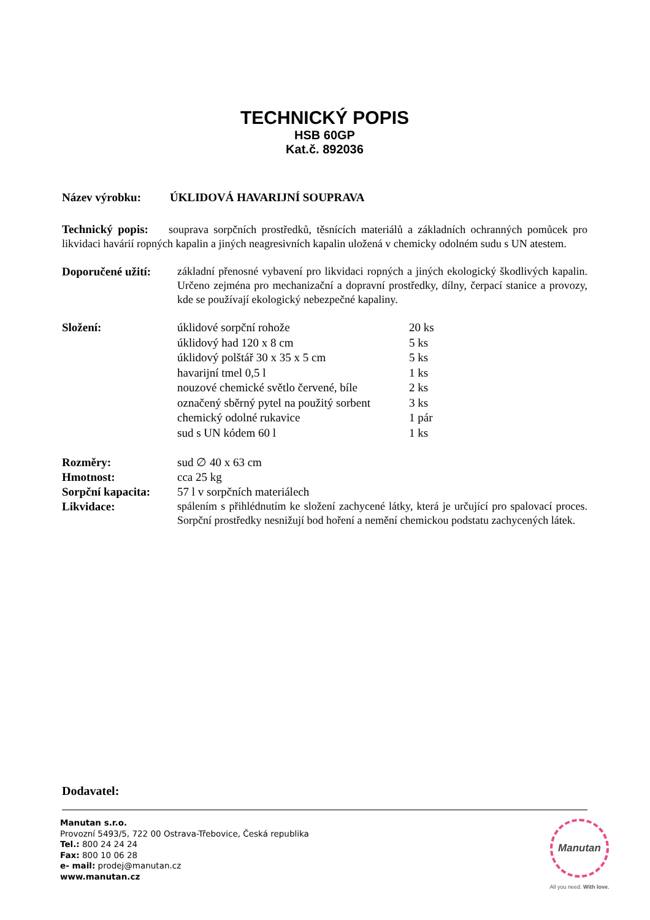TECHNICKÝ POPIS
HSB 60GP
Kat.č. 892036
Název výrobku: ÚKLIDOVÁ HAVARIJNÍ SOUPRAVA
Technický popis: souprava sorpčních prostředků, těsnících materiálů a základních ochranných pomůcek pro likvidaci havárií ropných kapalin a jiných neagresivních kapalin uložená v chemicky odolném sudu s UN atestem.
Doporučené užití:
základní přenosné vybavení pro likvidaci ropných a jiných ekologický škodlivých kapalin. Určeno zejména pro mechanizační a dopravní prostředky, dílny, čerpací stanice a provozy, kde se používají ekologický nebezpečné kapaliny.
Složení:
| úklidové sorpční rohože | 20 ks |
| úklidový had 120 x 8 cm | 5 ks |
| úklidový polštář 30 x 35 x 5 cm | 5 ks |
| havarijní tmel 0,5 l | 1 ks |
| nouzové chemické světlo červené, bíle | 2 ks |
| označený sběrný pytel na použitý sorbent | 3 ks |
| chemický odolné rukavice | 1 pár |
| sud s UN kódem 60 l | 1 ks |
Rozměry: sud ∅ 40 x 63 cm
Hmotnost: cca 25 kg
Sorpční kapacita: 57 l v sorpčních materiálech
Likvidace:
spálením s přihlédnutím ke složení zachycené látky, která je určující pro spalovací proces. Sorpční prostředky nesnižují bod hoření a nemění chemickou podstatu zachycených látek.
Dodavatel:
Manutan s.r.o.
Provozní 5493/5, 722 00 Ostrava-Třebovice, Česká republika
Tel.: 800 24 24 24
Fax: 800 10 06 28
e- mail: prodej@manutan.cz
www.manutan.cz
Manutan
All you need. With love.